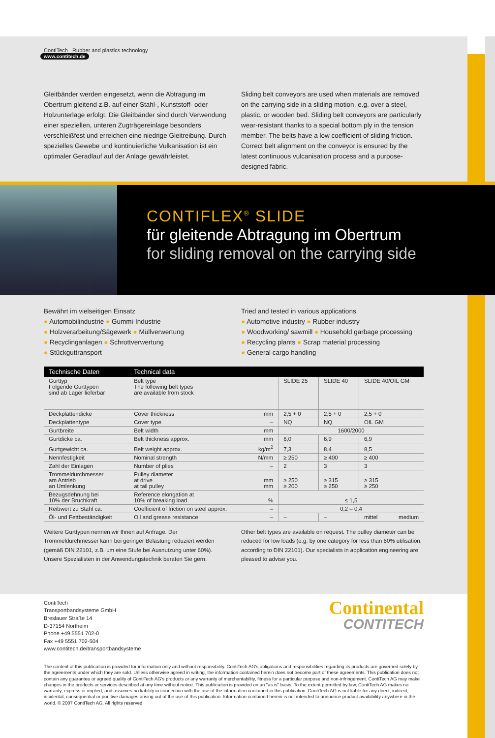ContiTech Rubber and plastics technology
www.contitech.de
Gleitbänder werden eingesetzt, wenn die Abtragung im Obertrum gleitend z.B. auf einer Stahl-, Kunststoff- oder Holzunterlage erfolgt. Die Gleitbänder sind durch Verwendung einer speziellen, unteren Zugträgereinlage besonders verschleißfest und erreichen eine niedrige Gleitreibung. Durch spezielles Gewebe und kontinuierliche Vulkanisation ist ein optimaler Geradlauf auf der Anlage gewährleistet.
Sliding belt conveyors are used when materials are removed on the carrying side in a sliding motion, e.g. over a steel, plastic, or wooden bed. Sliding belt conveyors are particularly wear-resistant thanks to a special bottom ply in the tension member. The belts have a low coefficient of sliding friction. Correct belt alignment on the conveyor is ensured by the latest continuous vulcanisation process and a purpose-designed fabric.
CONTIFLEX<sup>®</sup> SLIDE
für gleitende Abtragung im Obertrum
for sliding removal on the carrying side
Bewährt im vielseitigen Einsatz
● Automobilindustrie ● Gummi-Industrie
● Holzverarbeitung/Sägewerk ● Müllverwertung
● Recyclinganlagen ● Schrottverwertung
● Stückguttransport
Tried and tested in various applications
● Automotive industry ● Rubber industry
● Woodworking/ sawmill ● Household garbage processing
● Recycling plants ● Scrap material processing
● General cargo handling
| Technische Daten | Technical data | | | | |
| --- | --- | --- | --- | --- | --- |
| Gurttyp Folgende Gurttypen sind ab Lager lieferbar | Belt type The following belt types are available from stock | | SLIDE 25 | SLIDE 40 | SLIDE 40/OIL GM |
| Deckplattendicke | Cover thickness | mm | 2,5 + 0 | 2,5 + 0 | 2,5 + 0 |
| Deckplattentype | Cover type | – | NQ | NQ | OIL GM |
| Gurtbreite | Belt width | mm | 1600/2000 | | |
| Gurtdicke ca. | Belt thickness approx. | mm | 6,0 | 6,9 | 6,9 |
| Gurtgewicht ca. | Belt weight approx. | kg/m<sup>2</sup> | 7,3 | 8,4 | 8,5 |
| Nennfestigkeit | Nominal strength | N/mm | ≥ 250 | ≥ 400 | ≥ 400 |
| Zahl der Einlagen | Number of plies | – | 2 | 3 | 3 |
| Trommeldurchmesser am Antrieb an Umlenkung | Pulley diameter at drive at tail pulley | mm mm | ≥ 250 ≥ 200 | ≥ 315 ≥ 250 | ≥ 315 ≥ 250 |
| Bezugsdehnung bei 10% der Bruchkraft | Reference elongation at 10% of breaking load | % | ≤ 1,5 | | |
| Reibwert zu Stahl ca. | Coefficient of friction on steel approx. | – | 0,2 – 0,4 | | |
| Öl- und Fettbeständigkeit | Oil and grease resistance | – | – | – | mittel medium |
Weitere Gurttypen nennen wir Ihnen auf Anfrage. Der Trommeldurchmesser kann bei geringer Belastung reduziert werden (gemäß DIN 22101, z.B. um eine Stufe bei Ausnutzung unter 60%). Unsere Spezialisten in der Anwendungstechnik beraten Sie gern.
Other belt types are available on request. The pulley diameter can be reduced for low loads (e.g. by one category for less than 60% utilisation, according to DIN 22101). Our specialists in application engineering are pleased to advise you.
ContiTech
Transportbandsysteme GmbH
Breslauer Straße 14
D-37154 Northeim
Phone +49 5551 702-0
Fax +49 5551 702-504
www.contitech.de/transportbandsysteme
Continental
CONTITECH
The content of this publication is provided for information only and without responsibility. ContiTech AG's obligations and responsibilities regarding its products are governed solely by the agreements under which they are sold. Unless otherwise agreed in writing, the information contained herein does not become part of these agreements. This publication does not contain any guarantee or agreed quality of ContiTech AG's products or any warranty of merchantability, fitness for a particular purpose and non-infringement. ContiTech AG may make changes in the products or services described at any time without notice. This publication is provided on an "as is" basis. To the extent permitted by law, ContiTech AG makes no warranty, express or implied, and assumes no liability in connection with the use of the information contained in this publication. ContiTech AG is not liable for any direct, indirect, incidental, consequential or punitive damages arising out of the use of this publication. Information contained herein is not intended to announce product availability anywhere in the world. © 2007 ContiTech AG. All rights reserved.